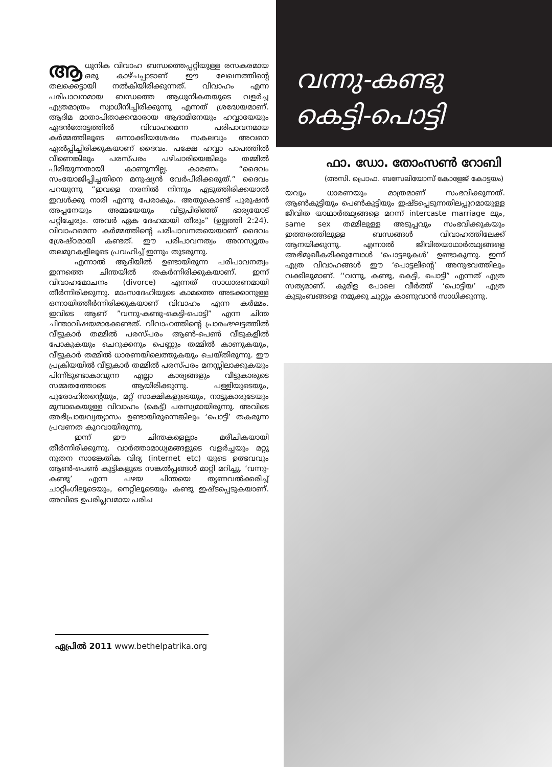ആധുനിക വിവാഹ ബന്ധത്തെപ്പറ്റിയുള്ള രസകരമായ ഒരു കാഴ്ചപ്പാടാണ് ഈ ലേഖനത്തിന്റെ തലക്കെട്ടായി നൽകിയിരിക്കുന്നത്. വിവാഹം എന്ന പരിപാവനമായ ബന്ധത്തെ ആധുനികതയുടെ വളർച്ച എത്രമാത്രം സ്വാധീനിച്ചിരിക്കുന്നു എന്നത് ശ്രദ്ധേയമാണ്. ആദിമ മാതാപിതാക്കന്മാരായ ആദാമിനേയും ഹവ്വായേയും ഏദൻതോട്ടത്തിൽ വിവാഹമെന്ന പരിപാവനമായ കർമ്മത്തിലൂടെ ഒന്നാക്കിയശേഷം സകലവും അവനെ ഏൽപ്പിച്ചിരിക്കുകയാണ് ദൈവം. പക്ഷേ ഹവ്വാ പാപത്തിൽ വീണെങ്കിലും പരസ്പരം പഴിചാരിയെങ്കിലും തമ്മിൽ പിരിയുന്നതായി കാണുന്നില്ല. കാരണം “ദൈവം സംയോജിപ്പിച്ചതിനെ മനുഷ്യൻ വേർപിരിക്കരുത്.” ദൈവം പറയുന്നു “ഇവളെ നരനിൽ നിന്നും എടുത്തിരിക്കയാൽ ഇവൾക്കു നാരി എന്നു പേരാകും. അതുകൊണ്ട് പുരുഷൻ അപ്പനേയും അമ്മയേയും വിട്ടുപിരിഞ്ഞ് ഭാര്യയോട് പറ്റിച്ചേരും. അവർ ഏക ദേഹമായി തീരും” (ഉല്പത്തി 2:24). വിവാഹമെന്ന കർമ്മത്തിന്റെ പരിപാവനതയെയാണ് ദൈവം ശ്രേഷ്ഠമായി കണ്ടത്. ഈ പരിപാവനത്വം അനസ്യൂതം തലമുറകളിലൂടെ പ്രവഹിച്ച് ഇന്നും തുടരുന്നു.
എന്നാൽ ആദിയിൽ ഉണ്ടായിരുന്ന പരിപാവനത്വം ഇന്നത്തെ ചിന്തയിൽ തകർന്നിരിക്കുകയാണ്. ഇന്ന് വിവാഹമോചനം (divorce) എന്നത് സാധാരണമായി തീർന്നിരിക്കുന്നു. മാംസദേഹിയുടെ കാമത്തെ അടക്കാനുള്ള ഒന്നായിത്തീർന്നിരിക്കുകയാണ് വിവാഹം എന്ന കർമ്മം. ഇവിടെ ആണ് ”വന്നു-കണ്ടു-കെട്ടി-പൊട്ടി” എന്ന ചിന്ത ചിന്താവിഷയമാക്കേണ്ടത്. വിവാഹത്തിന്റെ പ്രാരംഭഘട്ടത്തിൽ വീട്ടുകാർ തമ്മിൽ പരസ്പരം ആൺ-പെൺ വീടുകളിൽ പോകുകയും ചെറുക്കനും പെണ്ണും തമ്മിൽ കാണുകയും, വീട്ടുകാർ തമ്മിൽ ധാരണയിലെത്തുകയും ചെയ്തിരുന്നു. ഈ പ്രക്രിയയിൽ വീട്ടുകാർ തമ്മിൽ പരസ്പരം മനസ്സിലാക്കുകയും പിന്നീടുണ്ടാകാവുന്ന എല്ലാ കാര്യങ്ങളും വീട്ടുകാരുടെ സമ്മതത്തോടെ ആയിരിക്കുന്നു. പള്ളിയുടെയും, പുരോഹിതന്റെയും, മറ്റ് സാക്ഷികളുടെയും, നാട്ടുകാരുടേയും മുമ്പാകെയുള്ള വിവാഹം (കെട്ട്) പരസ്യമായിരുന്നു. അവിടെ അഭിപ്രായവ്യത്യാസം ഉണ്ടായിരുന്നെങ്കിലും ‘പൊട്ടി’ തകരുന്ന പ്രവണത കുറവായിരുന്നു.
ഇന്ന് ഈ ചിന്തകളെല്ലാം മരീചികയായി തീർന്നിരിക്കുന്നു. വാർത്താമാധ്യമങ്ങളുടെ വളർച്ചയും മറ്റു നൂതന സാങ്കേതിക വിദ്യ (internet etc) യുടെ ഉത്ഭവവും ആൺ-പെൺ കുട്ടികളുടെ സങ്കൽപ്പങ്ങൾ മാറ്റി മറിച്ചു. ‘വന്നു-കണ്ടു’ എന്ന പഴയ ചിന്തയെ തൃണവൽക്കരിച്ച് ചാറ്റിംഗിലൂടെയും, നെറ്റിലൂടെയും കണ്ടു ഇഷ്ടപ്പെടുകയാണ്. അവിടെ ഉപരിപ്ലവമായ പരിച
ഏപ്രിൽ 2011 www.bethelpatrika.org
വന്നു-കണ്ടു
കെട്ടി-പൊട്ടി
ഫാ. ഡോ. തോംസൺ റോബി
(അസി. പ്രൊഫ. ബസേലിയോസ് കോളേജ് കോട്ടയം)
യവും ധാരണയും മാത്രമാണ് സംഭവിക്കുന്നത്. ആൺകുട്ടിയും പെൺകുട്ടിയും ഇഷ്ടപ്പെടുന്നതിലപ്പുറമായുള്ള ജീവിത യാഥാർത്ഥ്യങ്ങളെ മറന്ന് intercaste marriage ലും, same sex തമ്മിലുള്ള അടുപ്പവും സംഭവിക്കുകയും ഇത്തരത്തിലുള്ള ബന്ധങ്ങൾ വിവാഹത്തിലേക്ക് ആനയിക്കുന്നു. എന്നാൽ ജീവിതയാഥാർത്ഥ്യങ്ങളെ അഭിമുഖീകരിക്കുമ്പോൾ ‘പൊട്ടലുകൾ’ ഉണ്ടാകുന്നു. ഇന്ന് എത്ര വിവാഹങ്ങൾ ഈ ‘പൊട്ടലിന്റെ’ അനുഭവത്തിലും വക്കിലുമാണ്. ‘‘വന്നു, കണ്ടു, കെട്ടി, പൊട്ടി” എന്നത് എത്ര സത്യമാണ്. കുമിള പോലെ വീർത്ത് ‘പൊട്ടിയ’ എത്ര കുടുംബങ്ങളെ നമുക്കു ചുറ്റും കാണുവാൻ സാധിക്കുന്നു.